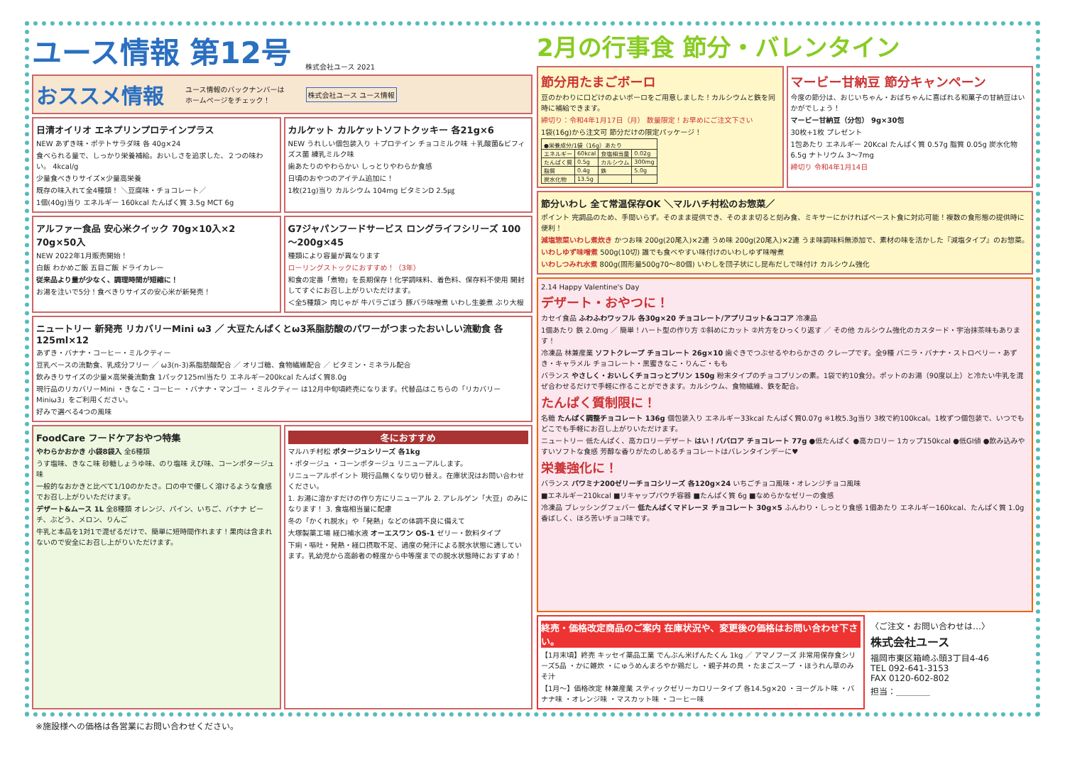ユース情報 第12号
株式会社ユース 2021
おススメ情報
ユース情報のバックナンバーは
ホームページをチェック！
株式会社ユース ユース情報
日清オイリオ エネプリンプロテインプラス
NEW あずき味・ポテトサラダ味 各 40g×24
食べられる量で、しっかり栄養補給。おいしさを追求した、２つの味わい。 4kcal/g
少量食べきりサイズ×少量高栄養
既存の味入れて全4種類！ ＼豆腐味・チョコレート／
1個(40g)当り エネルギー 160kcal たんぱく質 3.5g MCT 6g
カルケット カルケットソフトクッキー 各21g×6
NEW うれしい個包装入り ＋プロテイン チョコミルク味 ＋乳酸菌&ビフィズス菌 練乳ミルク味
歯あたりのやわらかい しっとりやわらか食感
日頃のおやつのアイテム追加に！
1枚(21g)当り カルシウム 104mg ビタミンD 2.5㎍
アルファー食品 安心米クイック 70g×10入×2 70g×50入
NEW 2022年1月販売開始！
白飯 わかめご飯 五目ご飯 ドライカレー
従来品より量が少なく、調理時間が短縮に！
お湯を注いで5分！食べきりサイズの安心米が新発売！
G7ジャパンフードサービス ロングライフシリーズ 100～200g×45
種類により容量が異なります
ローリングストックにおすすめ！（3年）
和食の定番「煮物」を長期保存！化学調味料、着色料、保存料不使用 開封してすぐにお召し上がりいただけます。
＜全5種類＞ 肉じゃが 牛バラごぼう 豚バラ味噌煮 いわし生姜煮 ぶり大根
ニュートリー 新発売 リカバリーMini ω3 ／ 大豆たんぱくとω3系脂肪酸のパワーがつまったおいしい流動食 各125ml×12
あずき・バナナ・コーヒー・ミルクティー
豆乳ベースの流動食、乳成分フリー ／ ω3(n-3)系脂肪酸配合 ／ オリゴ糖、食物繊維配合 ／ ビタミン・ミネラル配合
飲みきりサイズの少量×高栄養流動食 1パック125ml当たり エネルギー200kcal たんぱく質8.0g
現行品のリカバリーMini ・きなこ・コーヒー ・バナナ・マンゴー ・ミルクティー は12月中旬頃終売になります。代替品はこちらの「リカバリーMiniω3」をご利用ください。
好みで選べる4つの風味
FoodCare フードケアおやつ特集
やわらかおかき 小袋8袋入 全6種類
うす塩味、きなこ味 砂糖しょうゆ味、のり塩味 えび味、コーンポタージュ味
一般的なおかきと比べて1/10のかたさ。口の中で優しく溶けるような食感でお召し上がりいただけます。
デザート&ムース 1L 全8種類 オレンジ、パイン、いちご、バナナ ピーチ、ぶどう、メロン、りんご
牛乳と本品を1対1で混ぜるだけで、簡単に短時間作れます！果肉は含まれないので安全にお召し上がりいただけます。
冬におすすめ
マルハチ村松 ポタージュシリーズ 各1kg
・ポタージュ ・コーンポタージュ リニューアルします。
リニューアルポイント 現行品無くなり切り替え。在庫状況はお問い合わせください。
1. お湯に溶かすだけの作り方にリニューアル 2. アレルゲン「大豆」のみになります！ 3. 食塩相当量に配慮
冬の「かくれ脱水」や「発熱」などの体調不良に備えて
大塚製薬工場 経口補水液 オーエスワン OS-1 ゼリー・飲料タイプ
下痢・嘔吐・発熱・経口摂取不足、過度の発汗による脱水状態に適しています。乳幼児から高齢者の軽度から中等度までの脱水状態時におすすめ！
2月の行事食 節分・バレンタイン
節分用たまごボーロ
豆のかわりに口どけのよいボーロをご用意しました！カルシウムと鉄を同時に補給できます。
締切り：令和4年1月17日（月） 数量限定！お早めにご注文下さい
1袋(16g)から注文可 節分だけの限定パッケージ！
| ●栄養成分/1袋（16g）あたり | | | |
| エネルギー | 60kcal | 食塩相当量 | 0.02g |
| たんぱく質 | 0.5g | カルシウム | 300mg |
| 脂質 | 0.4g | 鉄 | 5.0g |
| 炭水化物 | 13.5g | | |
マービー甘納豆 節分キャンペーン
今度の節分は、おじいちゃん・おばちゃんに喜ばれる和菓子の甘納豆はいかがでしょう！
マービー甘納豆（分包） 9g×30包
30枚+1枚 プレゼント
1包あたり エネルギー 20Kcal たんぱく質 0.57g 脂質 0.05g 炭水化物 6.5g ナトリウム 3～7mg
締切り 令和4年1月14日
節分いわし 全て常温保存OK ＼マルハチ村松のお惣菜／
ポイント 完調品のため、手間いらず。そのまま提供でき、そのまま切ると刻み食、ミキサーにかければペースト食に対応可能！複数の食形態の提供時に便利！
減塩惣菜いわし煮炊き かつお味 200g(20尾入)×2連 うめ味 200g(20尾入)×2連 うま味調味料無添加で、素材の味を活かした『減塩タイプ』のお惣菜。
いわしゆず味噌煮 500g(10切) 誰でも食べやすい味付けのいわしゆず味噌煮
いわしつみれ水煮 800g(固形量500g70～80個) いわしを団子状にし昆布だしで味付け カルシウム強化
2.14 Happy Valentine's Day
デザート・おやつに！
カセイ食品 ふわふわワッフル 各30g×20 チョコレート/アプリコット&ココア 冷凍品
1個あたり 鉄 2.0mg ／ 簡単！ハート型の作り方 ①斜めにカット ②片方をひっくり返す ／ その他 カルシウム強化のカスタード・宇治抹茶味もあります！
冷凍品 林兼産業 ソフトクレープ チョコレート 26g×10 歯ぐきでつぶせるやわらかさの クレープです。全9種 バニラ・バナナ・ストロベリー・あずき・キャラメル チョコレート・黒蜜きなこ・りんご・もも
バランス やさしく・おいしくチョコっとプリン 150g 粉末タイプのチョコプリンの素。1袋で約10食分。ポットのお湯（90度以上）と冷たい牛乳を混ぜ合わせるだけで手軽に作ることができます。カルシウム、食物繊維、鉄を配合。
たんぱく質制限に！
名糖 たんぱく調整チョコレート 136g 個包装入り エネルギー33kcal たんぱく質0.07g ※1枚5.3g当り 3枚で約100kcal。1枚ずつ個包装で、いつでもどこでも手軽にお召し上がりいただけます。
ニュートリー 低たんぱく、高カロリーデザート はい！ババロア チョコレート 77g ●低たんぱく ●高カロリー 1カップ150kcal ●低GI値 ●飲み込みやすいソフトな食感 芳醇な香りがたのしめるチョコレートはバレンタインデーに♥
栄養強化に！
バランス パワミナ200ゼリーチョコシリーズ 各120g×24 いちごチョコ風味・オレンジチョコ風味
■エネルギー210kcal ■リキャップパウチ容器 ■たんぱく質 6g ■なめらかなゼリーの食感
冷凍品 ブレッシングフェバー 低たんぱくマドレーヌ チョコレート 30g×5 ふんわり・しっとり食感 1個あたり エネルギー160kcal、たんぱく質 1.0g 香ばしく、ほろ苦いチョコ味です。
終売・価格改定商品のご案内 在庫状況や、変更後の価格はお問い合わせ下さい。
【1月末頃】終売 キッセイ薬品工業 でんぶん米げんたくん 1kg ／ アマノフーズ 非常用保存食シリーズ5品 ・かに雑炊 ・にゅうめんまろやか鶏だし ・親子丼の具 ・たまごスープ ・ほうれん草のみそ汁
【1月～】価格改定 林兼産業 スティックゼリーカロリータイプ 各14.5g×20 ・ヨーグルト味 ・バナナ味 ・オレンジ味 ・マスカット味 ・コーヒー味
〈ご注文・お問い合わせは…〉
株式会社ユース
福岡市東区箱崎ふ頭3丁目4-46
TEL 092-641-3153
FAX 0120-602-802
担当：＿＿＿＿
※施設様への価格は各営業にお問い合わせください。